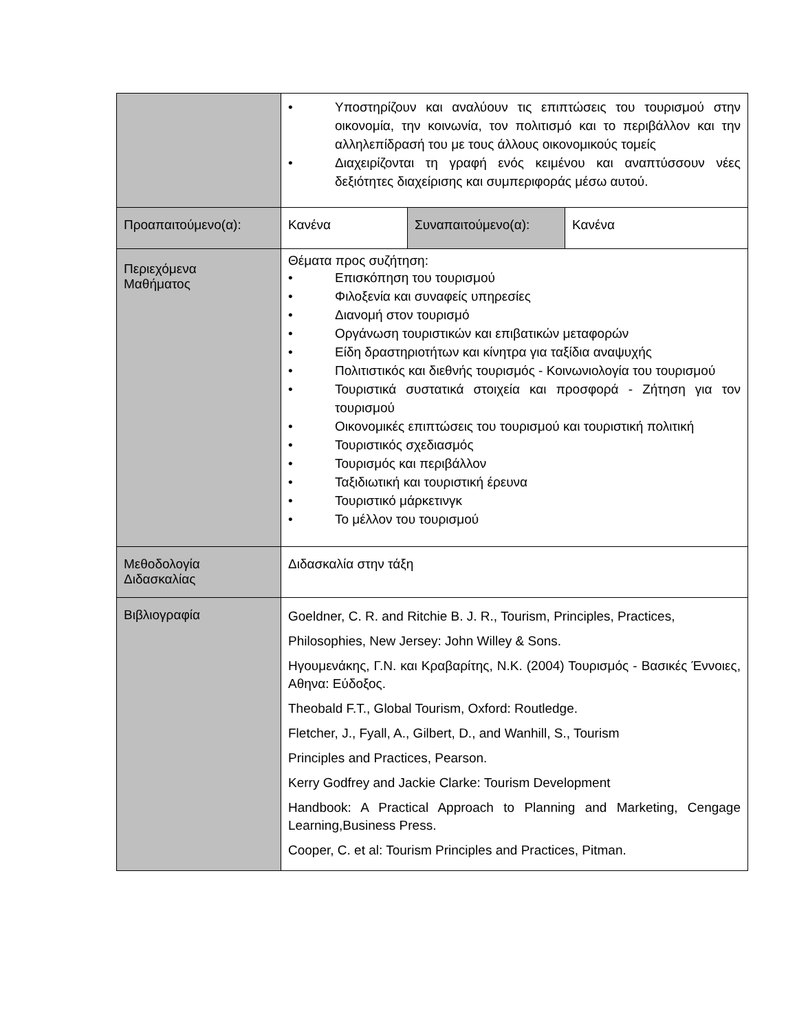| | • Υποστηρίζουν και αναλύουν τις επιπτώσεις του τουρισμού στην οικονομία, την κοινωνία, τον πολιτισμό και το περιβάλλον και την αλληλεπίδρασή του με τους άλλους οικονομικούς τομείς • Διαχειρίζονται τη γραφή ενός κειμένου και αναπτύσσουν νέες δεξιότητες διαχείρισης και συμπεριφοράς μέσω αυτού. | | |
| Προαπαιτούμενο(α): | Κανένα | Συναπαιτούμενο(α): | Κανένα |
| Περιεχόμενα Μαθήματος | Θέματα προς συζήτηση: • Επισκόπηση του τουρισμού • Φιλοξενία και συναφείς υπηρεσίες • Διανομή στον τουρισμό • Οργάνωση τουριστικών και επιβατικών μεταφορών • Είδη δραστηριοτήτων και κίνητρα για ταξίδια αναψυχής • Πολιτιστικός και διεθνής τουρισμός - Κοινωνιολογία του τουρισμού • Τουριστικά συστατικά στοιχεία και προσφορά - Ζήτηση για τον τουρισμού • Οικονομικές επιπτώσεις του τουρισμού και τουριστική πολιτική • Τουριστικός σχεδιασμός • Τουρισμός και περιβάλλον • Ταξιδιωτική και τουριστική έρευνα • Τουριστικό μάρκετινγκ • Το μέλλον του τουρισμού | | |
| Μεθοδολογία Διδασκαλίας | Διδασκαλία στην τάξη | | |
| Βιβλιογραφία | Goeldner, C. R. and Ritchie B. J. R., Tourism, Principles, Practices, Philosophies, New Jersey: John Willey & Sons. Ηγουμενάκης, Γ.Ν. και Κραβαρίτης, Ν.Κ. (2004) Τουρισμός - Βασικές Έννοιες, Αθηνα: Εύδοξος. Theobald F.T., Global Tourism, Oxford: Routledge. Fletcher, J., Fyall, A., Gilbert, D., and Wanhill, S., Tourism Principles and Practices, Pearson. Kerry Godfrey and Jackie Clarke: Tourism Development Handbook: A Practical Approach to Planning and Marketing, Cengage Learning,Business Press. Cooper, C. et al: Tourism Principles and Practices, Pitman. | | |